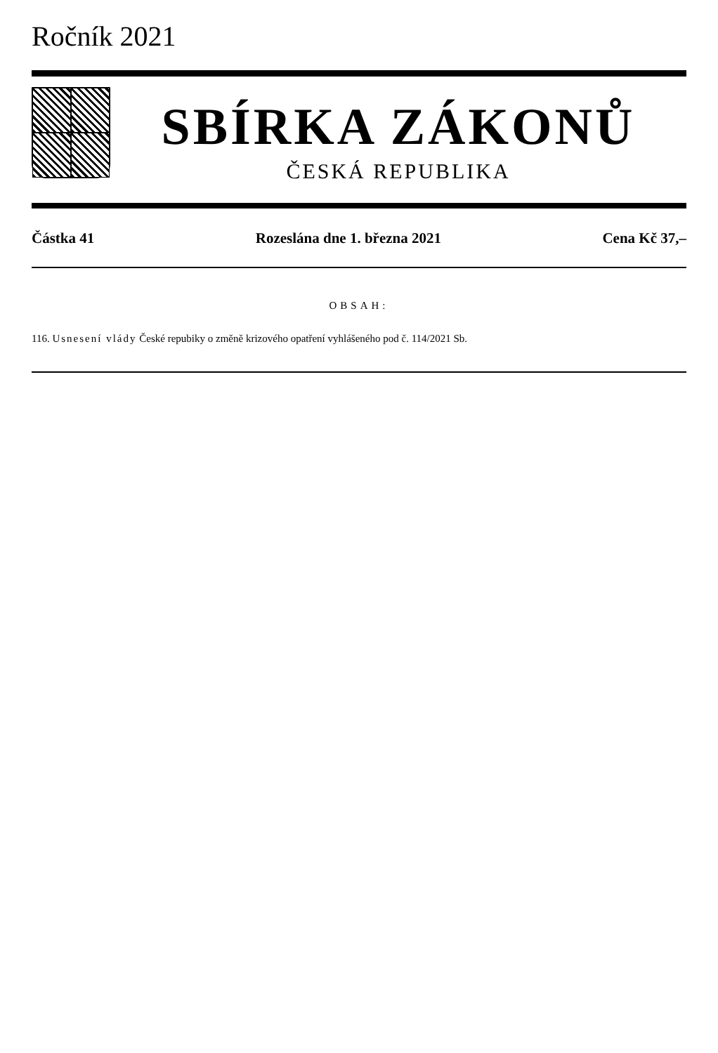Ročník 2021
SBÍRKA ZÁKONŮ
ČESKÁ REPUBLIKA
Částka 41 Rozeslána dne 1. března 2021 Cena Kč 37,–
OBSAH:
116. Usnesení vlády České repubiky o změně krizového opatření vyhlášeného pod č. 114/2021 Sb.